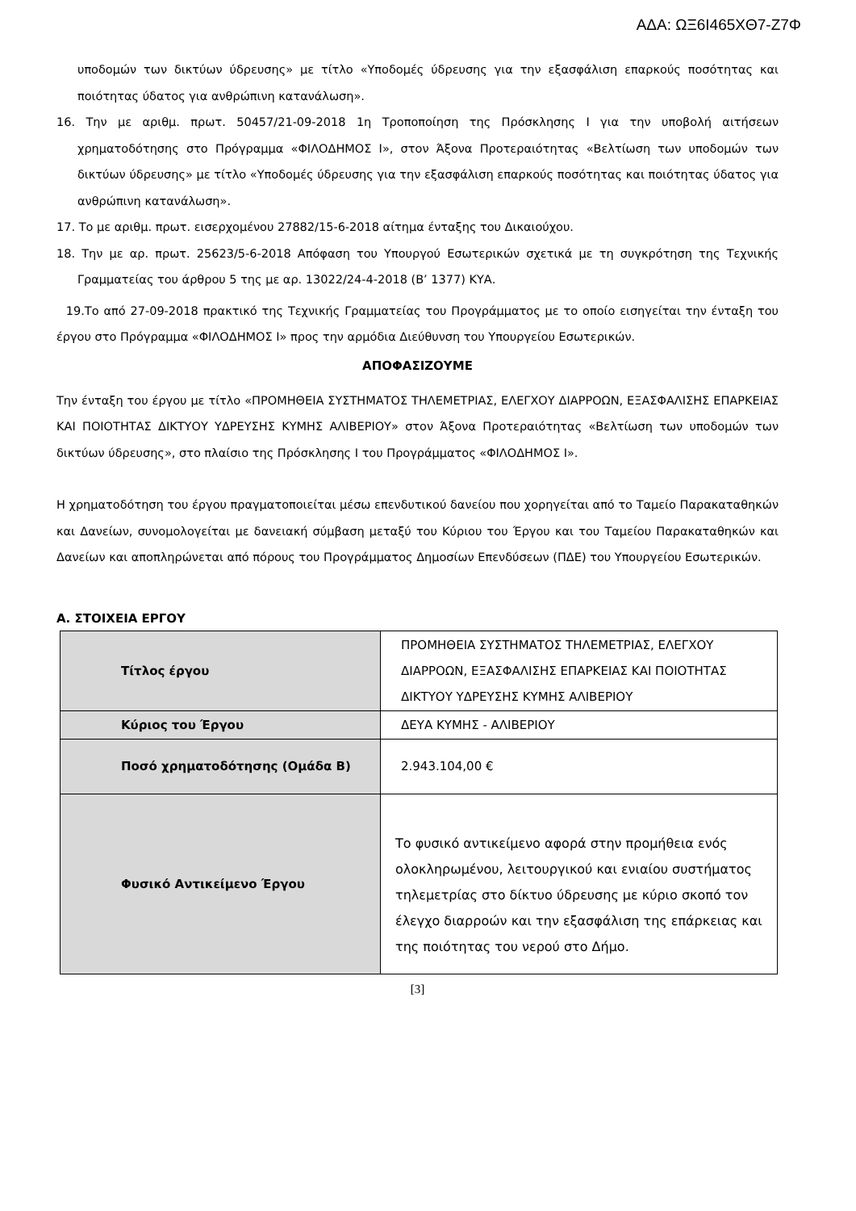ΑΔΑ: ΩΞ6Ι465ΧΘ7-Ζ7Φ
υποδομών των δικτύων ύδρευσης» με τίτλο «Υποδομές ύδρευσης για την εξασφάλιση επαρκούς ποσότητας και ποιότητας ύδατος για ανθρώπινη κατανάλωση».
16. Την με αριθμ. πρωτ. 50457/21-09-2018 1η Τροποποίηση της Πρόσκλησης Ι για την υποβολή αιτήσεων χρηματοδότησης στο Πρόγραμμα «ΦΙΛΟΔΗΜΟΣ Ι», στον Άξονα Προτεραιότητας «Βελτίωση των υποδομών των δικτύων ύδρευσης» με τίτλο «Υποδομές ύδρευσης για την εξασφάλιση επαρκούς ποσότητας και ποιότητας ύδατος για ανθρώπινη κατανάλωση».
17. Το με αριθμ. πρωτ. εισερχομένου 27882/15-6-2018 αίτημα ένταξης του Δικαιούχου.
18. Την με αρ. πρωτ. 25623/5-6-2018 Απόφαση του Υπουργού Εσωτερικών σχετικά με τη συγκρότηση της Τεχνικής Γραμματείας του άρθρου 5 της με αρ. 13022/24-4-2018 (Β’ 1377) ΚΥΑ.
19.Το από 27-09-2018 πρακτικό της Τεχνικής Γραμματείας του Προγράμματος με το οποίο εισηγείται την ένταξη του έργου στο Πρόγραμμα «ΦΙΛΟΔΗΜΟΣ Ι» προς την αρμόδια Διεύθυνση του Υπουργείου Εσωτερικών.
ΑΠΟΦΑΣΙΖΟΥΜΕ
Την ένταξη του έργου με τίτλο «ΠΡΟΜΗΘΕΙΑ ΣΥΣΤΗΜΑΤΟΣ ΤΗΛΕΜΕΤΡΙΑΣ, ΕΛΕΓΧΟΥ ΔΙΑΡΡΟΩΝ, ΕΞΑΣΦΑΛΙΣΗΣ ΕΠΑΡΚΕΙΑΣ ΚΑΙ ΠΟΙΟΤΗΤΑΣ ΔΙΚΤΥΟΥ ΥΔΡΕΥΣΗΣ ΚΥΜΗΣ ΑΛΙΒΕΡΙΟΥ» στον Άξονα Προτεραιότητας «Βελτίωση των υποδομών των δικτύων ύδρευσης», στο πλαίσιο της Πρόσκλησης Ι του Προγράμματος «ΦΙΛΟΔΗΜΟΣ Ι».
Η χρηματοδότηση του έργου πραγματοποιείται μέσω επενδυτικού δανείου που χορηγείται από το Ταμείο Παρακαταθηκών και Δανείων, συνομολογείται με δανειακή σύμβαση μεταξύ του Κύριου του Έργου και του Ταμείου Παρακαταθηκών και Δανείων και αποπληρώνεται από πόρους του Προγράμματος Δημοσίων Επενδύσεων (ΠΔΕ) του Υπουργείου Εσωτερικών.
Α. ΣΤΟΙΧΕΙΑ ΕΡΓΟΥ
| Τίτλος έργου | ΠΡΟΜΗΘΕΙΑ ΣΥΣΤΗΜΑΤΟΣ ΤΗΛΕΜΕΤΡΙΑΣ, ΕΛΕΓΧΟΥ ΔΙΑΡΡΟΩΝ, ΕΞΑΣΦΑΛΙΣΗΣ ΕΠΑΡΚΕΙΑΣ ΚΑΙ ΠΟΙΟΤΗΤΑΣ ΔΙΚΤΥΟΥ ΥΔΡΕΥΣΗΣ ΚΥΜΗΣ ΑΛΙΒΕΡΙΟΥ |
| Κύριος του Έργου | ΔΕΥΑ ΚΥΜΗΣ - ΑΛΙΒΕΡΙΟΥ |
| Ποσό χρηματοδότησης (Ομάδα Β) | 2.943.104,00 € |
| Φυσικό Αντικείμενο Έργου | Το φυσικό αντικείμενο αφορά στην προμήθεια ενός ολοκληρωμένου, λειτουργικού και ενιαίου συστήματος τηλεμετρίας στο δίκτυο ύδρευσης με κύριο σκοπό τον έλεγχο διαρροών και την εξασφάλιση της επάρκειας και της ποιότητας του νερού στο Δήμο. |
[3]